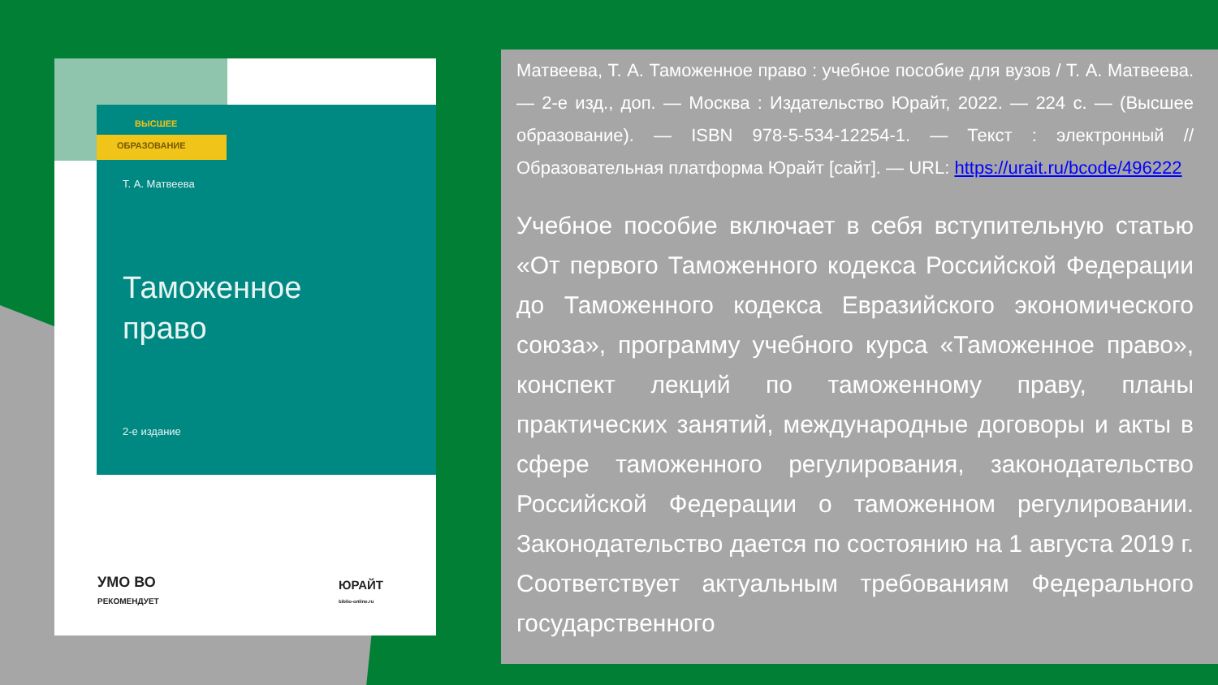ВЫСШЕЕ
ОБРАЗОВАНИЕ
Т. А. Матвеева
Таможенное
право
2-е издание
УМО ВО
РЕКОМЕНДУЕТ
ЮРАЙТ
biblio-online.ru
Матвеева, Т. А. Таможенное право : учебное пособие для вузов / Т. А. Матвеева. — 2-е изд., доп. — Москва : Издательство Юрайт, 2022. — 224 с. — (Высшее образование). — ISBN 978-5-534-12254-1. — Текст : электронный // Образовательная платформа Юрайт [сайт]. — URL: https://urait.ru/bcode/496222
Учебное пособие включает в себя вступительную статью «От первого Таможенного кодекса Российской Федерации до Таможенного кодекса Евразийского экономического союза», программу учебного курса «Таможенное право», конспект лекций по таможенному праву, планы практических занятий, международные договоры и акты в сфере таможенного регулирования, законодательство Российской Федерации о таможенном регулировании. Законодательство дается по состоянию на 1 августа 2019 г. Соответствует актуальным требованиям Федерального государственного